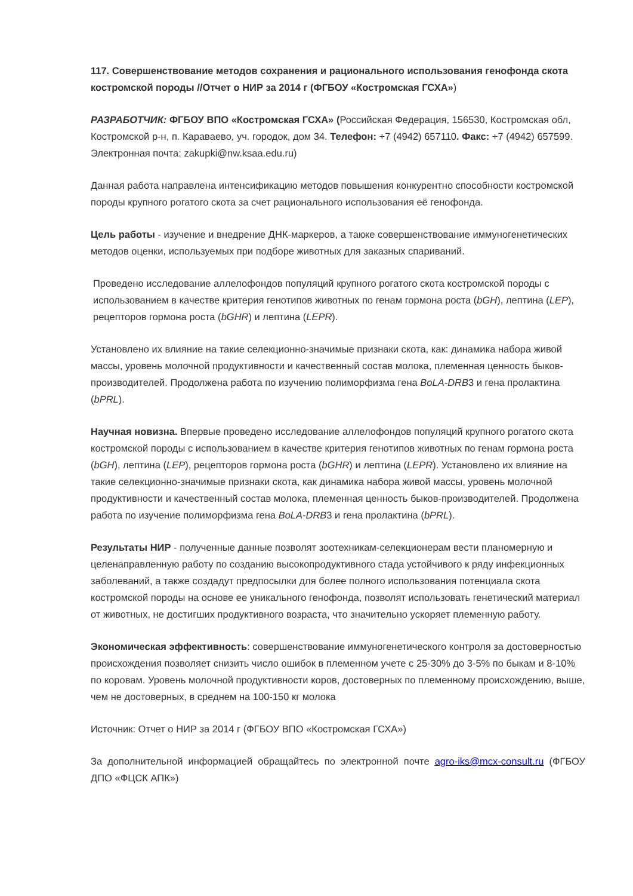117. Совершенствование методов сохранения и рационального использования генофонда скота костромской породы //Отчет о НИР за 2014 г (ФГБОУ «Костромская ГСХА»)
РАЗРАБОТЧИК: ФГБОУ ВПО «Костромская ГСХА» (Российская Федерация, 156530, Костромская обл, Костромской р-н, п. Караваево, уч. городок, дом 34. Телефон: +7 (4942) 657110. Факс: +7 (4942) 657599. Электронная почта: zakupki@nw.ksaa.edu.ru)
Данная работа направлена интенсификацию методов повышения конкурентно способности костромской породы крупного рогатого скота за счет рационального использования её генофонда.
Цель работы - изучение и внедрение ДНК-маркеров, а также совершенствование иммуногенетических методов оценки, используемых при подборе животных для заказных спариваний.
Проведено исследование аллелофондов популяций крупного рогатого скота костромской породы с использованием в качестве критерия генотипов животных по генам гормона роста (bGH), лептина (LEP), рецепторов гормона роста (bGHR) и лептина (LEPR).
Установлено их влияние на такие селекционно-значимые признаки скота, как: динамика набора живой массы, уровень молочной продуктивности и качественный состав молока, племенная ценность быков-производителей. Продолжена работа по изучению полиморфизма гена BoLA-DRB3 и гена пролактина (bPRL).
Научная новизна. Впервые проведено исследование аллелофондов популяций крупного рогатого скота костромской породы с использованием в качестве критерия генотипов животных по генам гормона роста (bGH), лептина (LEP), рецепторов гормона роста (bGHR) и лептина (LEPR). Установлено их влияние на такие селекционно-значимые признаки скота, как динамика набора живой массы, уровень молочной продуктивности и качественный состав молока, племенная ценность быков-производителей. Продолжена работа по изучение полиморфизма гена BoLA-DRB3 и гена пролактина (bPRL).
Результаты НИР - полученные данные позволят зоотехникам-селекционерам вести планомерную и целенаправленную работу по созданию высокопродуктивного стада устойчивого к ряду инфекционных заболеваний, а также создадут предпосылки для более полного использования потенциала скота костромской породы на основе ее уникального генофонда, позволят использовать генетический материал от животных, не достигших продуктивного возраста, что значительно ускоряет племенную работу.
Экономическая эффективность: совершенствование иммуногенетического контроля за достоверностью происхождения позволяет снизить число ошибок в племенном учете с 25-30% до 3-5% по быкам и 8-10% по коровам. Уровень молочной продуктивности коров, достоверных по племенному происхождению, выше, чем не достоверных, в среднем на 100-150 кг молока
Источник: Отчет о НИР за 2014 г (ФГБОУ ВПО «Костромская ГСХА»)
За дополнительной информацией обращайтесь по электронной почте agro-iks@mcx-consult.ru (ФГБОУ ДПО «ФЦСК АПК»)